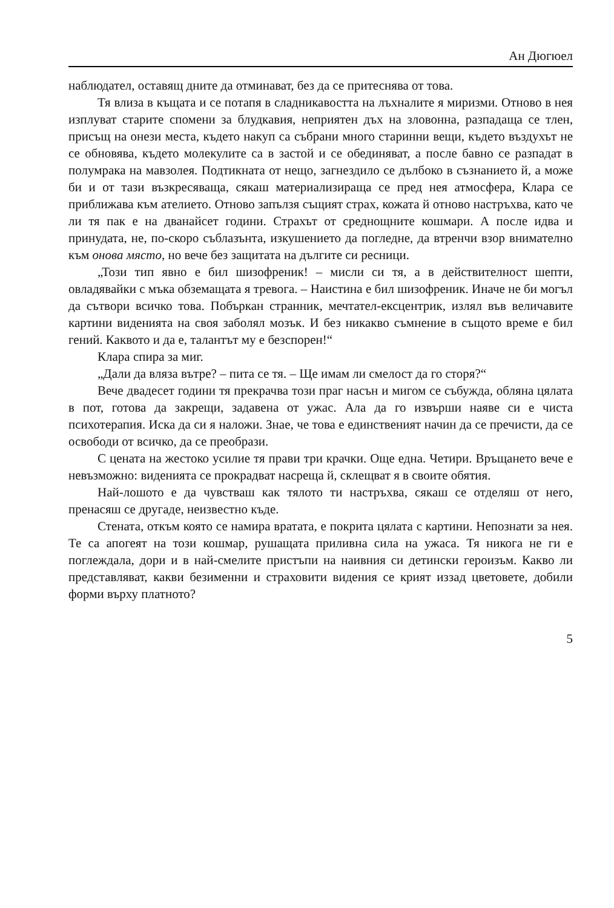Ан Дюгюел
наблюдател, оставящ дните да отминават, без да се притеснява от това.
Тя влиза в къщата и се потапя в сладникавостта на лъхналите я миризми. Отново в нея изплуват старите спомени за блудкавия, неприятен дъх на зловонна, разпадаща се тлен, присъщ на онези места, където накуп са събрани много старинни вещи, където въздухът не се обновява, където молекулите са в застой и се обединяват, а после бавно се разпадат в полумрака на мавзолея. Подтикната от нещо, загнездило се дълбоко в съзнанието й, а може би и от тази възкресяваща, сякаш материализираща се пред нея атмосфера, Клара се приближава към ателието. Отново запълзя същият страх, кожата й отново настръхва, като че ли тя пак е на дванайсет години. Страхът от среднощните кошмари. А после идва и принудата, не, по-скоро съблазънта, изкушението да погледне, да втренчи взор внимателно към онова място, но вече без защитата на дългите си ресници.
„Този тип явно е бил шизофреник! – мисли си тя, а в действителност шепти, овладявайки с мъка обземащата я тревога. – Наистина е бил шизофреник. Иначе не би могъл да сътвори всичко това. Побъркан странник, мечтател-ексцентрик, излял във величавите картини виденията на своя заболял мозък. И без никакво съмнение в същото време е бил гений. Каквото и да е, талантът му е безспорен!“
Клара спира за миг.
„Дали да вляза вътре? – пита се тя. – Ще имам ли смелост да го сторя?“
Вече двадесет години тя прекрачва този праг насън и мигом се събужда, обляна цялата в пот, готова да закрещи, задавена от ужас. Ала да го извърши наяве си е чиста психотерапия. Иска да си я наложи. Знае, че това е единственият начин да се пречисти, да се освободи от всичко, да се преобрази.
С цената на жестоко усилие тя прави три крачки. Още една. Четири. Връщането вече е невъзможно: виденията се прокрадват насреща й, склещват я в своите обятия.
Най-лошото е да чувстваш как тялото ти настръхва, сякаш се отделяш от него, пренасяш се другаде, неизвестно къде.
Стената, откъм която се намира вратата, е покрита цялата с картини. Непознати за нея. Те са апогеят на този кошмар, рушащата приливна сила на ужаса. Тя никога не ги е поглеждала, дори и в най-смелите пристъпи на наивния си детински героизъм. Какво ли представляват, какви безименни и страховити видения се крият иззад цветовете, добили форми върху платното?
5